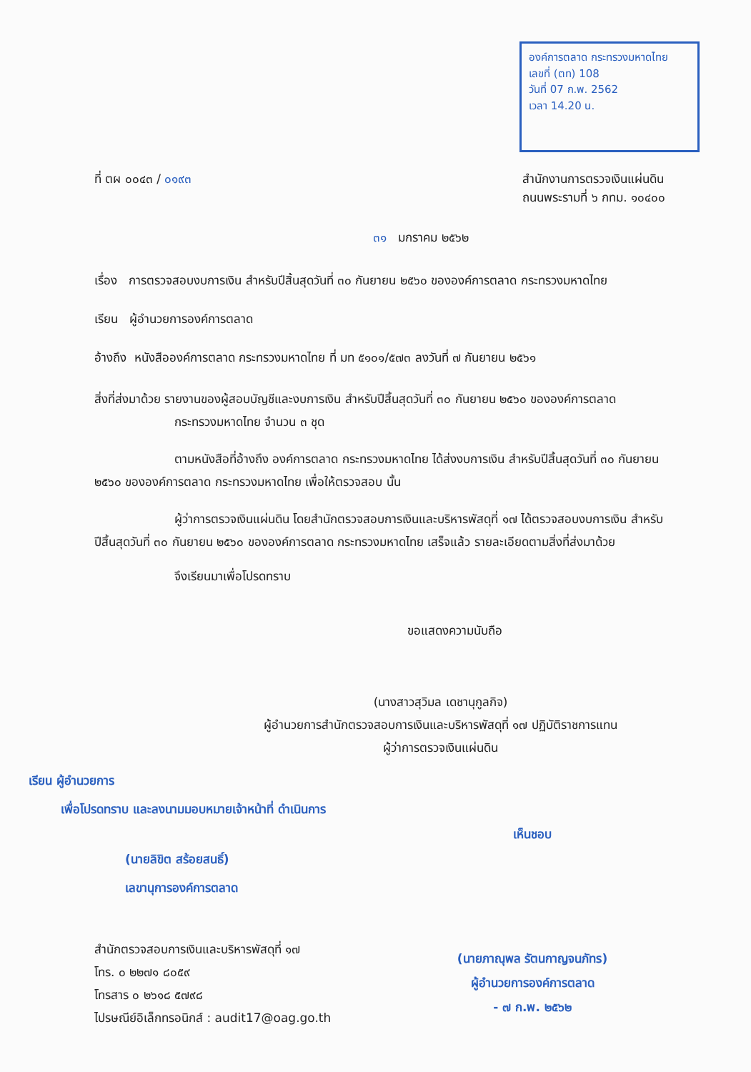องค์การตลาด กระทรวงมหาดไทย
เลขที่ (ตท) 108
วันที่ 07 ก.พ. 2562
เวลา 14.20 น.
ที่ ตผ ๐๐๔๓ / ๐๑๙๓ สำนักงานการตรวจเงินแผ่นดิน
ถนนพระรามที่ ๖ กทม. ๑๐๔๐๐
๓๑ มกราคม ๒๕๖๒
เรื่อง การตรวจสอบงบการเงิน สำหรับปีสิ้นสุดวันที่ ๓๐ กันยายน ๒๕๖๐ ขององค์การตลาด กระทรวงมหาดไทย
เรียน ผู้อำนวยการองค์การตลาด
อ้างถึง หนังสือองค์การตลาด กระทรวงมหาดไทย ที่ มท ๕๑๐๑/๕๗๓ ลงวันที่ ๗ กันยายน ๒๕๖๑
สิ่งที่ส่งมาด้วย รายงานของผู้สอบบัญชีและงบการเงิน สำหรับปีสิ้นสุดวันที่ ๓๐ กันยายน ๒๕๖๐ ขององค์การตลาด
กระทรวงมหาดไทย จำนวน ๓ ชุด
ตามหนังสือที่อ้างถึง องค์การตลาด กระทรวงมหาดไทย ได้ส่งงบการเงิน สำหรับปีสิ้นสุดวันที่ ๓๐ กันยายน ๒๕๖๐ ขององค์การตลาด กระทรวงมหาดไทย เพื่อให้ตรวจสอบ นั้น
ผู้ว่าการตรวจเงินแผ่นดิน โดยสำนักตรวจสอบการเงินและบริหารพัสดุที่ ๑๗ ได้ตรวจสอบงบการเงิน สำหรับปีสิ้นสุดวันที่ ๓๐ กันยายน ๒๕๖๐ ขององค์การตลาด กระทรวงมหาดไทย เสร็จแล้ว รายละเอียดตามสิ่งที่ส่งมาด้วย
จึงเรียนมาเพื่อโปรดทราบ
ขอแสดงความนับถือ
(นางสาวสุวิมล เดชานุกูลกิจ)
ผู้อำนวยการสำนักตรวจสอบการเงินและบริหารพัสดุที่ ๑๗ ปฏิบัติราชการแทน
ผู้ว่าการตรวจเงินแผ่นดิน
เรียน ผู้อำนวยการ
เพื่อโปรดทราบ และลงนามมอบหมายเจ้าหน้าที่ ดำเนินการ
(นายลิขิต สร้อยสนธิ์)
เลขานุการองค์การตลาด
สำนักตรวจสอบการเงินและบริหารพัสดุที่ ๑๗
โทร. ๐ ๒๒๗๑ ๘๐๕๙
โทรสาร ๐ ๒๖๑๘ ๕๗๙๘
ไปรษณีย์อิเล็กทรอนิกส์ : audit17@oag.go.th
เห็นชอบ
(นายภาณุพล รัตนกาญจนภัทร)
ผู้อำนวยการองค์การตลาด
- ๗ ก.พ. ๒๕๖๒